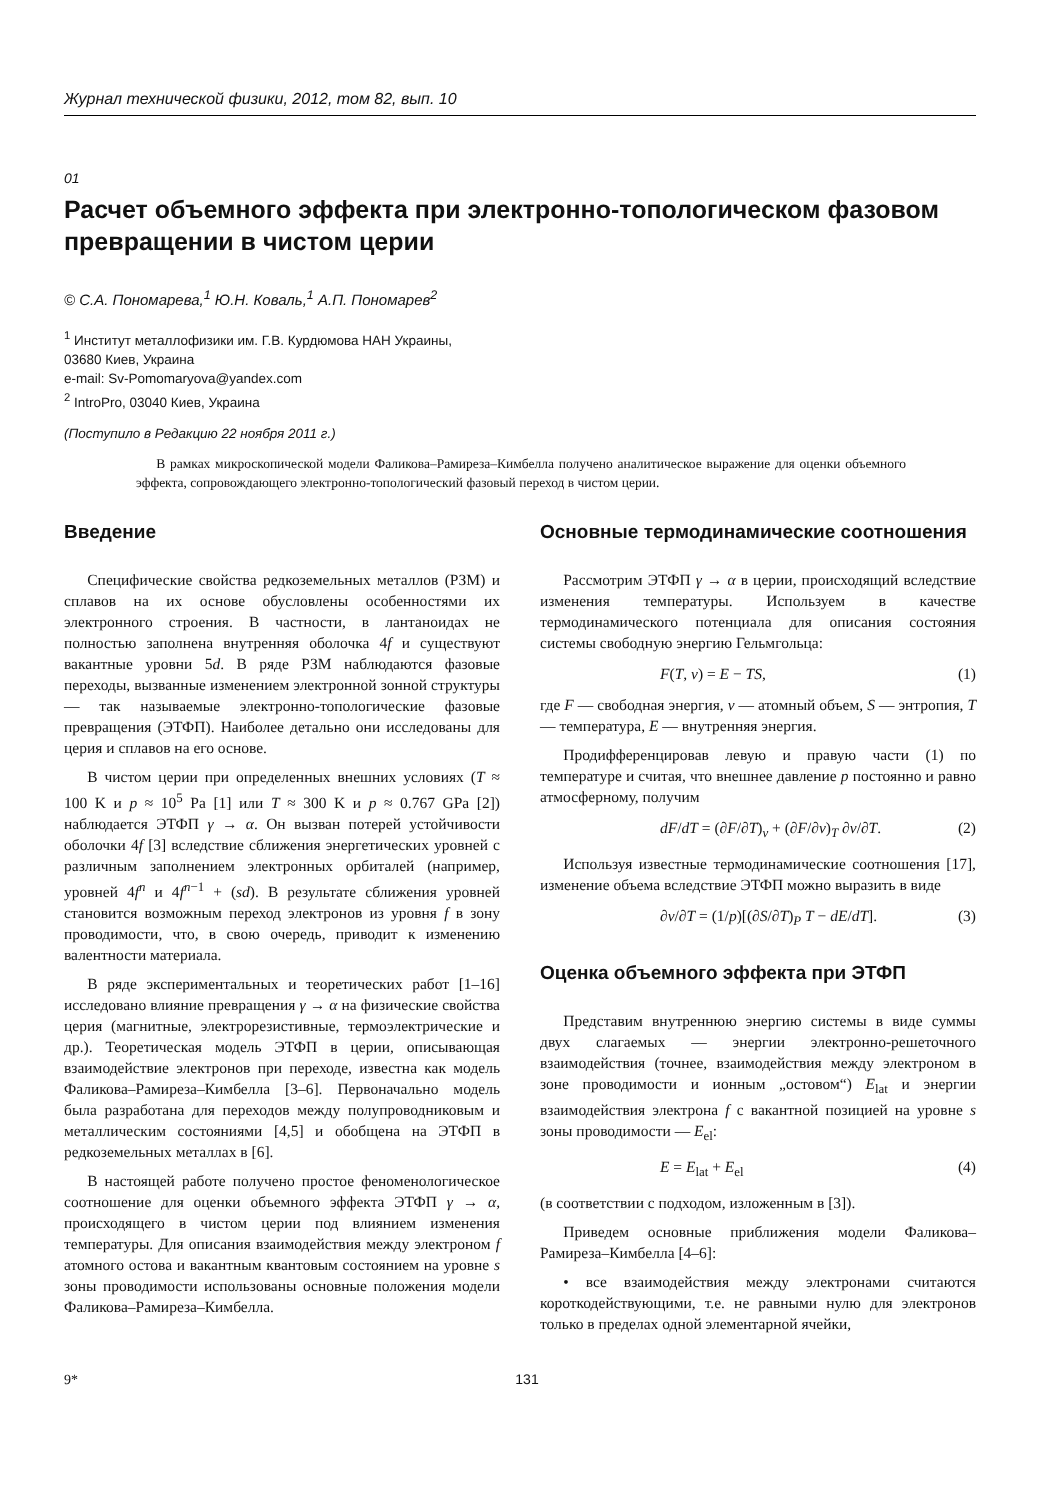Журнал технической физики, 2012, том 82, вып. 10
01
Расчет объемного эффекта при электронно-топологическом фазовом превращении в чистом церии
© С.А. Пономарева,<sup>1</sup> Ю.Н. Коваль,<sup>1</sup> А.П. Пономарев<sup>2</sup>
<sup>1</sup> Институт металлофизики им. Г.В. Курдюмова НАН Украины,
03680 Киев, Украина
e-mail: Sv-Pomomaryova@yandex.com
<sup>2</sup> IntroPro, 03040 Киев, Украина
(Поступило в Редакцию 22 ноября 2011 г.)
В рамках микроскопической модели Фаликова–Рамиреза–Кимбелла получено аналитическое выражение для оценки объемного эффекта, сопровождающего электронно-топологический фазовый переход в чистом церии.
Введение
Специфические свойства редкоземельных металлов (РЗМ) и сплавов на их основе обусловлены особенностями их электронного строения. В частности, в лантаноидах не полностью заполнена внутренняя оболочка 4f и существуют вакантные уровни 5d. В ряде РЗМ наблюдаются фазовые переходы, вызванные изменением электронной зонной структуры — так называемые электронно-топологические фазовые превращения (ЭТФП). Наиболее детально они исследованы для церия и сплавов на его основе.
В чистом церии при определенных внешних условиях (T ≈ 100 K и p ≈ 10<sup>5</sup> Pa [1] или T ≈ 300 K и p ≈ 0.767 GPa [2]) наблюдается ЭТФП γ → α. Он вызван потерей устойчивости оболочки 4f [3] вследствие сближения энергетических уровней с различным заполнением электронных орбиталей (например, уровней 4f<sup>n</sup> и 4f<sup>n−1</sup> + (sd). В результате сближения уровней становится возможным переход электронов из уровня f в зону проводимости, что, в свою очередь, приводит к изменению валентности материала.
В ряде экспериментальных и теоретических работ [1–16] исследовано влияние превращения γ → α на физические свойства церия (магнитные, электрорезистивные, термоэлектрические и др.). Теоретическая модель ЭТФП в церии, описывающая взаимодействие электронов при переходе, известна как модель Фаликова–Рамиреза–Кимбелла [3–6]. Первоначально модель была разработана для переходов между полупроводниковым и металлическим состояниями [4,5] и обобщена на ЭТФП в редкоземельных металлах в [6].
В настоящей работе получено простое феноменологическое соотношение для оценки объемного эффекта ЭТФП γ → α, происходящего в чистом церии под влиянием изменения температуры. Для описания взаимодействия между электроном f атомного остова и вакантным квантовым состоянием на уровне s зоны проводимости использованы основные положения модели Фаликова–Рамиреза–Кимбелла.
Основные термодинамические соотношения
Рассмотрим ЭТФП γ → α в церии, происходящий вследствие изменения температуры. Используем в качестве термодинамического потенциала для описания состояния системы свободную энергию Гельмгольца:
F(T, v) = E − TS, (1)
где F — свободная энергия, v — атомный объем, S — энтропия, T — температура, E — внутренняя энергия.
Продифференцировав левую и правую части (1) по температуре и считая, что внешнее давление p постоянно и равно атмосферному, получим
dF/dT = (∂F/∂T)<sub>v</sub> + (∂F/∂v)<sub>T</sub> ∂v/∂T. (2)
Используя известные термодинамические соотношения [17], изменение объема вследствие ЭТФП можно выразить в виде
∂v/∂T = (1/p)[(∂S/∂T)<sub>P</sub> T − dE/dT]. (3)
Оценка объемного эффекта при ЭТФП
Представим внутреннюю энергию системы в виде суммы двух слагаемых — энергии электронно-решеточного взаимодействия (точнее, взаимодействия между электроном в зоне проводимости и ионным „остовом“) E<sub>lat</sub> и энергии взаимодействия электрона f с вакантной позицией на уровне s зоны проводимости — E<sub>el</sub>:
E = E<sub>lat</sub> + E<sub>el</sub> (4)
(в соответствии с подходом, изложенным в [3]).
Приведем основные приближения модели Фаликова–Рамиреза–Кимбелла [4–6]:
• все взаимодействия между электронами считаются короткодействующими, т.е. не равными нулю для электронов только в пределах одной элементарной ячейки,
9* 131